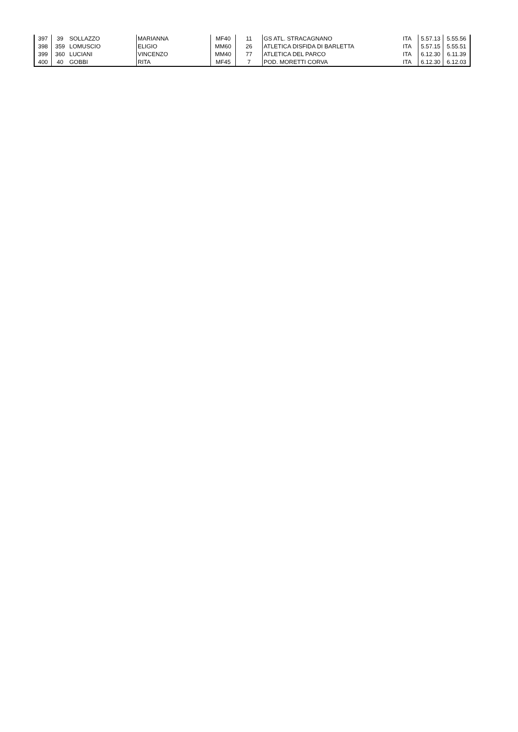| 397 | 39 | SOLLAZZO | MARIANNA | MF40 | 11 | GS ATL. STRACAGNANO | ITA | 5.57.13 | 5.55.56 |
| 398 | 359 | LOMUSCIO | ELIGIO | MM60 | 26 | ATLETICA DISFIDA DI BARLETTA | ITA | 5.57.15 | 5.55.51 |
| 399 | 360 | LUCIANI | VINCENZO | MM40 | 77 | ATLETICA DEL PARCO | ITA | 6.12.30 | 6.11.39 |
| 400 | 40 | GOBBI | RITA | MF45 | 7 | POD. MORETTI CORVA | ITA | 6.12.30 | 6.12.03 |